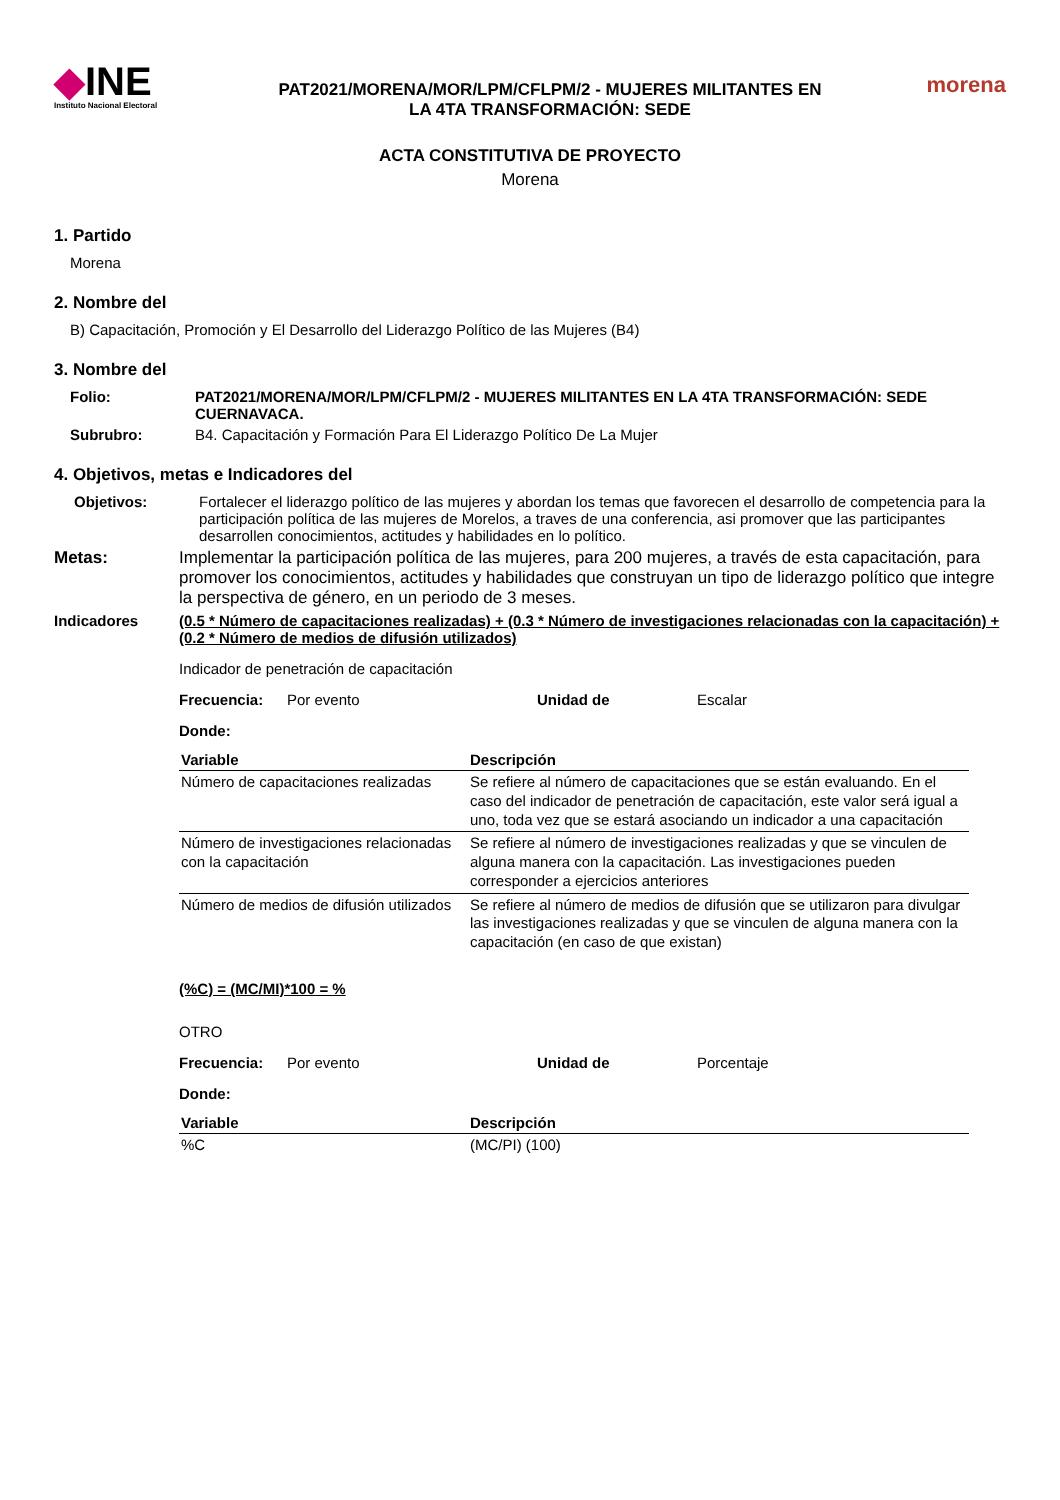◆INE
Instituto Nacional Electoral
PAT2021/MORENA/MOR/LPM/CFLPM/2 - MUJERES MILITANTES EN
LA 4TA TRANSFORMACIÓN: SEDE
morena
ACTA CONSTITUTIVA DE PROYECTO
Morena
1. Partido
Morena
2. Nombre del
B) Capacitación, Promoción y El Desarrollo del Liderazgo Político de las Mujeres (B4)
3. Nombre del
Folio: PAT2021/MORENA/MOR/LPM/CFLPM/2 - MUJERES MILITANTES EN LA 4TA TRANSFORMACIÓN: SEDE CUERNAVACA.
Subrubro: B4. Capacitación y Formación Para El Liderazgo Político De La Mujer
4. Objetivos, metas e Indicadores del
Objetivos: Fortalecer el liderazgo político de las mujeres y abordan los temas que favorecen el desarrollo de competencia para la participación política de las mujeres de Morelos, a traves de una conferencia, asi promover que las participantes desarrollen conocimientos, actitudes y habilidades en lo político.
Metas: Implementar la participación política de las mujeres, para 200 mujeres, a través de esta capacitación, para promover los conocimientos, actitudes y habilidades que construyan un tipo de liderazgo político que integre la perspectiva de género, en un periodo de 3 meses.
Indicadores (0.5 * Número de capacitaciones realizadas) + (0.3 * Número de investigaciones relacionadas con la capacitación) + (0.2 * Número de medios de difusión utilizados)
Indicador de penetración de capacitación
Frecuencia: Por evento Unidad de Escalar
Donde:
| Variable | Descripción |
| --- | --- |
| Número de capacitaciones realizadas | Se refiere al número de capacitaciones que se están evaluando. En el caso del indicador de penetración de capacitación, este valor será igual a uno, toda vez que se estará asociando un indicador a una capacitación |
| Número de investigaciones relacionadas con la capacitación | Se refiere al número de investigaciones realizadas y que se vinculen de alguna manera con la capacitación. Las investigaciones pueden corresponder a ejercicios anteriores |
| Número de medios de difusión utilizados | Se refiere al número de medios de difusión que se utilizaron para divulgar las investigaciones realizadas y que se vinculen de alguna manera con la capacitación (en caso de que existan) |
(%C) = (MC/MI)*100 = %
OTRO
Frecuencia: Por evento Unidad de Porcentaje
Donde:
| Variable | Descripción |
| --- | --- |
| %C | (MC/PI) (100) |